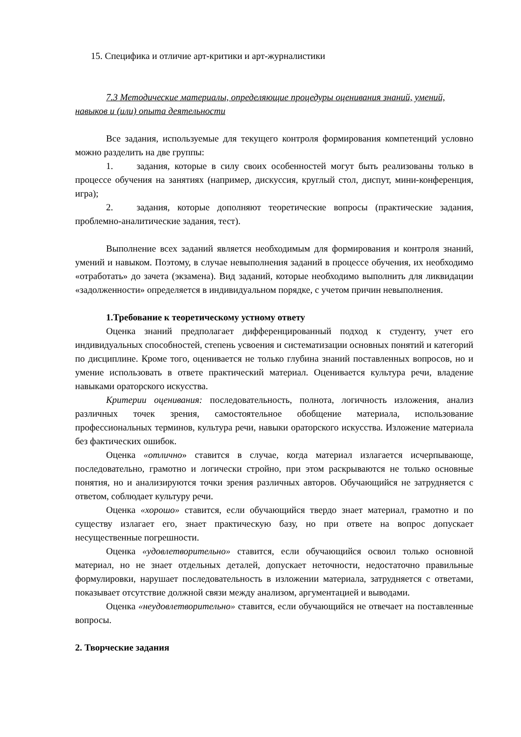15. Специфика и отличие арт-критики и арт-журналистики
7.3 Методические материалы, определяющие процедуры оценивания знаний, умений, навыков и (или) опыта деятельности
Все задания, используемые для текущего контроля формирования компетенций условно можно разделить на две группы:
1. задания, которые в силу своих особенностей могут быть реализованы только в процессе обучения на занятиях (например, дискуссия, круглый стол, диспут, мини-конференция, игра);
2. задания, которые дополняют теоретические вопросы (практические задания, проблемно-аналитические задания, тест).
Выполнение всех заданий является необходимым для формирования и контроля знаний, умений и навыком. Поэтому, в случае невыполнения заданий в процессе обучения, их необходимо «отработать» до зачета (экзамена). Вид заданий, которые необходимо выполнить для ликвидации «задолженности» определяется в индивидуальном порядке, с учетом причин невыполнения.
1.Требование к теоретическому устному ответу
Оценка знаний предполагает дифференцированный подход к студенту, учет его индивидуальных способностей, степень усвоения и систематизации основных понятий и категорий по дисциплине. Кроме того, оценивается не только глубина знаний поставленных вопросов, но и умение использовать в ответе практический материал. Оценивается культура речи, владение навыками ораторского искусства.
Критерии оценивания: последовательность, полнота, логичность изложения, анализ различных точек зрения, самостоятельное обобщение материала, использование профессиональных терминов, культура речи, навыки ораторского искусства. Изложение материала без фактических ошибок.
Оценка «отлично» ставится в случае, когда материал излагается исчерпывающе, последовательно, грамотно и логически стройно, при этом раскрываются не только основные понятия, но и анализируются точки зрения различных авторов. Обучающийся не затрудняется с ответом, соблюдает культуру речи.
Оценка «хорошо» ставится, если обучающийся твердо знает материал, грамотно и по существу излагает его, знает практическую базу, но при ответе на вопрос допускает несущественные погрешности.
Оценка «удовлетворительно» ставится, если обучающийся освоил только основной материал, но не знает отдельных деталей, допускает неточности, недостаточно правильные формулировки, нарушает последовательность в изложении материала, затрудняется с ответами, показывает отсутствие должной связи между анализом, аргументацией и выводами.
Оценка «неудовлетворительно» ставится, если обучающийся не отвечает на поставленные вопросы.
2. Творческие задания